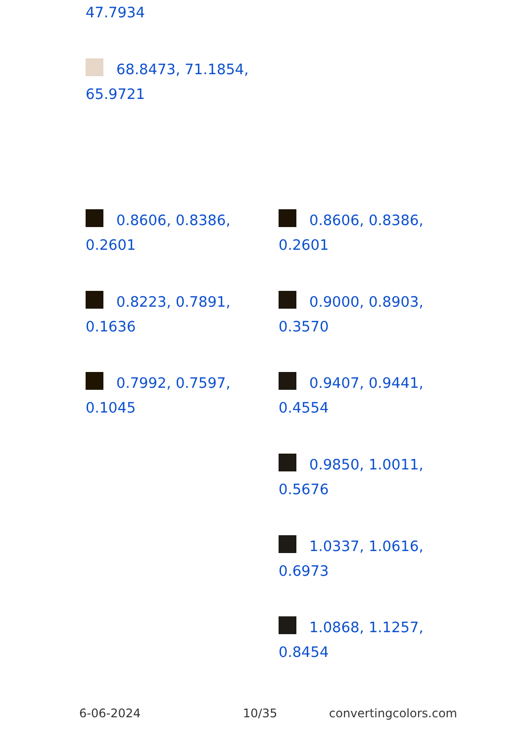47.7934
68.8473, 71.1854, 65.9721
0.8606, 0.8386, 0.2601
0.8223, 0.7891, 0.1636
0.7992, 0.7597, 0.1045
0.8606, 0.8386, 0.2601
0.9000, 0.8903, 0.3570
0.9407, 0.9441, 0.4554
0.9850, 1.0011, 0.5676
1.0337, 1.0616, 0.6973
1.0868, 1.1257, 0.8454
6-06-2024 10/35 convertingcolors.com